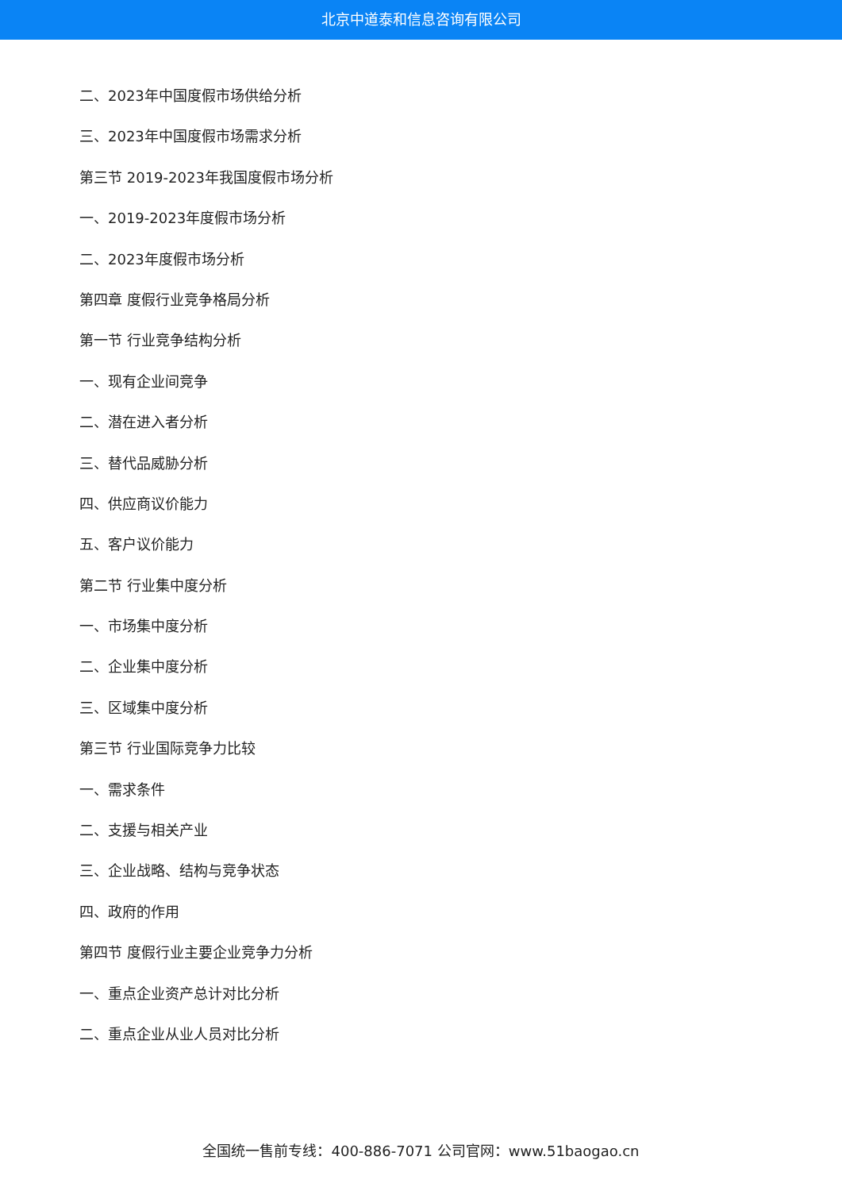北京中道泰和信息咨询有限公司
二、2023年中国度假市场供给分析
三、2023年中国度假市场需求分析
第三节 2019-2023年我国度假市场分析
一、2019-2023年度假市场分析
二、2023年度假市场分析
第四章 度假行业竞争格局分析
第一节 行业竞争结构分析
一、现有企业间竞争
二、潜在进入者分析
三、替代品威胁分析
四、供应商议价能力
五、客户议价能力
第二节 行业集中度分析
一、市场集中度分析
二、企业集中度分析
三、区域集中度分析
第三节 行业国际竞争力比较
一、需求条件
二、支援与相关产业
三、企业战略、结构与竞争状态
四、政府的作用
第四节 度假行业主要企业竞争力分析
一、重点企业资产总计对比分析
二、重点企业从业人员对比分析
全国统一售前专线：400-886-7071 公司官网：www.51baogao.cn